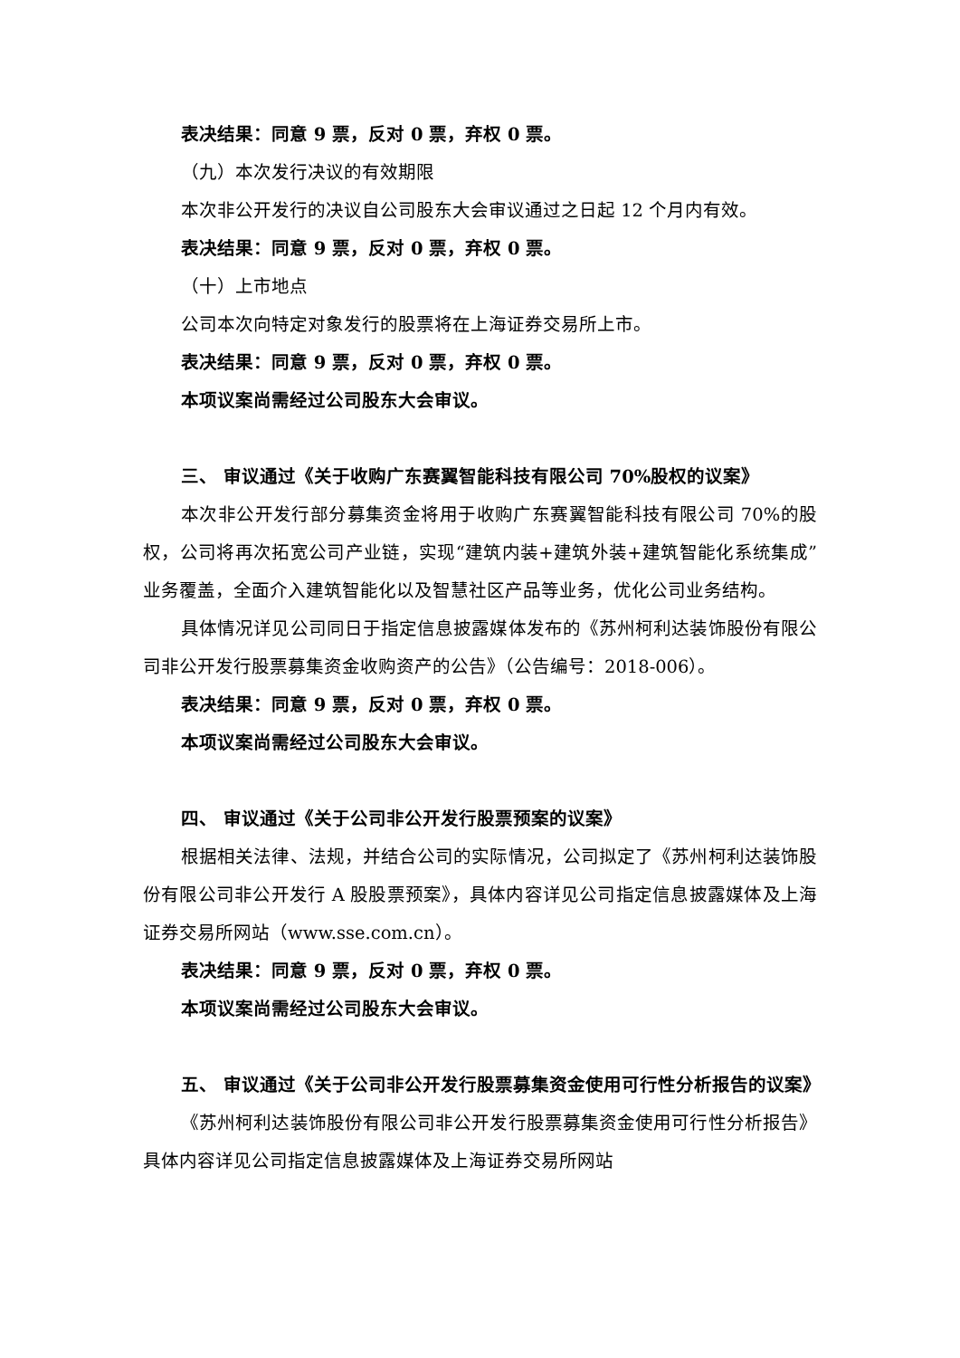表决结果：同意 9 票，反对 0 票，弃权 0 票。
（九）本次发行决议的有效期限
本次非公开发行的决议自公司股东大会审议通过之日起 12 个月内有效。
表决结果：同意 9 票，反对 0 票，弃权 0 票。
（十）上市地点
公司本次向特定对象发行的股票将在上海证券交易所上市。
表决结果：同意 9 票，反对 0 票，弃权 0 票。
本项议案尚需经过公司股东大会审议。
三、 审议通过《关于收购广东赛翼智能科技有限公司 70%股权的议案》
本次非公开发行部分募集资金将用于收购广东赛翼智能科技有限公司 70%的股权，公司将再次拓宽公司产业链，实现“建筑内装+建筑外装+建筑智能化系统集成”业务覆盖，全面介入建筑智能化以及智慧社区产品等业务，优化公司业务结构。
具体情况详见公司同日于指定信息披露媒体发布的《苏州柯利达装饰股份有限公司非公开发行股票募集资金收购资产的公告》（公告编号：2018-006）。
表决结果：同意 9 票，反对 0 票，弃权 0 票。
本项议案尚需经过公司股东大会审议。
四、 审议通过《关于公司非公开发行股票预案的议案》
根据相关法律、法规，并结合公司的实际情况，公司拟定了《苏州柯利达装饰股份有限公司非公开发行 A 股股票预案》，具体内容详见公司指定信息披露媒体及上海证券交易所网站（www.sse.com.cn）。
表决结果：同意 9 票，反对 0 票，弃权 0 票。
本项议案尚需经过公司股东大会审议。
五、 审议通过《关于公司非公开发行股票募集资金使用可行性分析报告的议案》
《苏州柯利达装饰股份有限公司非公开发行股票募集资金使用可行性分析报告》具体内容详见公司指定信息披露媒体及上海证券交易所网站